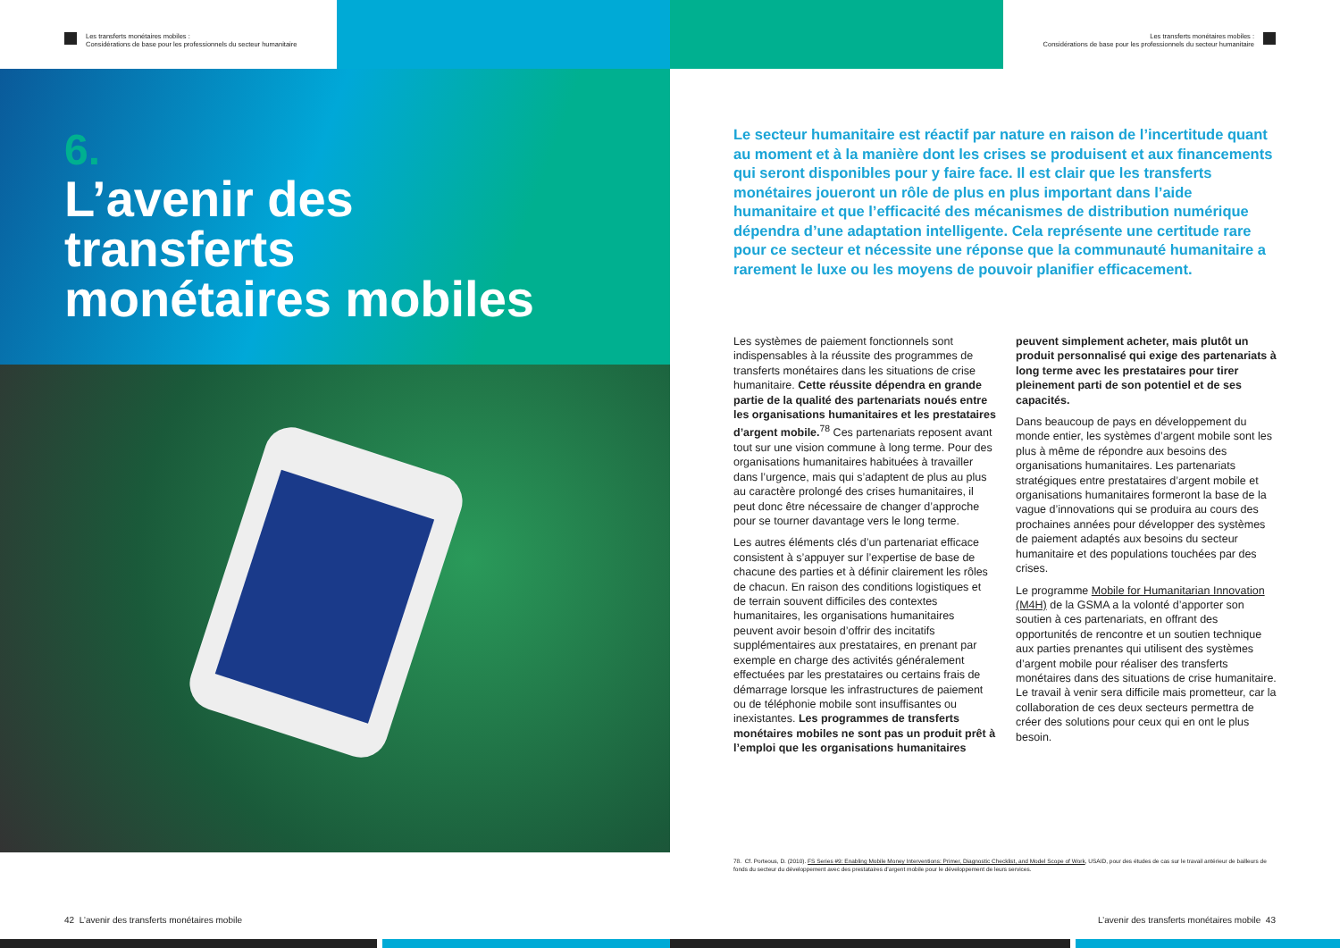Les transferts monétaires mobiles :
Considérations de base pour les professionnels du secteur humanitaire
6.
L’avenir des
transferts
monétaires mobiles
42 L’avenir des transferts monétaires mobile
Les transferts monétaires mobiles :
Considérations de base pour les professionnels du secteur humanitaire
Le secteur humanitaire est réactif par nature en raison de l’incertitude quant au moment et à la manière dont les crises se produisent et aux financements qui seront disponibles pour y faire face. Il est clair que les transferts monétaires joueront un rôle de plus en plus important dans l’aide humanitaire et que l’efficacité des mécanismes de distribution numérique dépendra d’une adaptation intelligente. Cela représente une certitude rare pour ce secteur et nécessite une réponse que la communauté humanitaire a rarement le luxe ou les moyens de pouvoir planifier efficacement.
Les systèmes de paiement fonctionnels sont indispensables à la réussite des programmes de transferts monétaires dans les situations de crise humanitaire. Cette réussite dépendra en grande partie de la qualité des partenariats noués entre les organisations humanitaires et les prestataires d’argent mobile.<sup>78</sup> Ces partenariats reposent avant tout sur une vision commune à long terme. Pour des organisations humanitaires habituées à travailler dans l’urgence, mais qui s’adaptent de plus au plus au caractère prolongé des crises humanitaires, il peut donc être nécessaire de changer d’approche pour se tourner davantage vers le long terme.
Les autres éléments clés d’un partenariat efficace consistent à s’appuyer sur l’expertise de base de chacune des parties et à définir clairement les rôles de chacun. En raison des conditions logistiques et de terrain souvent difficiles des contextes humanitaires, les organisations humanitaires peuvent avoir besoin d’offrir des incitatifs supplémentaires aux prestataires, en prenant par exemple en charge des activités généralement effectuées par les prestataires ou certains frais de démarrage lorsque les infrastructures de paiement ou de téléphonie mobile sont insuffisantes ou inexistantes. Les programmes de transferts monétaires mobiles ne sont pas un produit prêt à l’emploi que les organisations humanitaires
peuvent simplement acheter, mais plutôt un produit personnalisé qui exige des partenariats à long terme avec les prestataires pour tirer pleinement parti de son potentiel et de ses capacités.
Dans beaucoup de pays en développement du monde entier, les systèmes d’argent mobile sont les plus à même de répondre aux besoins des organisations humanitaires. Les partenariats stratégiques entre prestataires d’argent mobile et organisations humanitaires formeront la base de la vague d’innovations qui se produira au cours des prochaines années pour développer des systèmes de paiement adaptés aux besoins du secteur humanitaire et des populations touchées par des crises.
Le programme Mobile for Humanitarian Innovation (M4H) de la GSMA a la volonté d’apporter son soutien à ces partenariats, en offrant des opportunités de rencontre et un soutien technique aux parties prenantes qui utilisent des systèmes d’argent mobile pour réaliser des transferts monétaires dans des situations de crise humanitaire. Le travail à venir sera difficile mais prometteur, car la collaboration de ces deux secteurs permettra de créer des solutions pour ceux qui en ont le plus besoin.
78. Cf. Porteous, D. (2010). FS Series #9: Enabling Mobile Money Interventions: Primer, Diagnostic Checklist, and Model Scope of Work, USAID, pour des études de cas sur le travail antérieur de bailleurs de fonds du secteur du développement avec des prestataires d’argent mobile pour le développement de leurs services.
L’avenir des transferts monétaires mobile 43